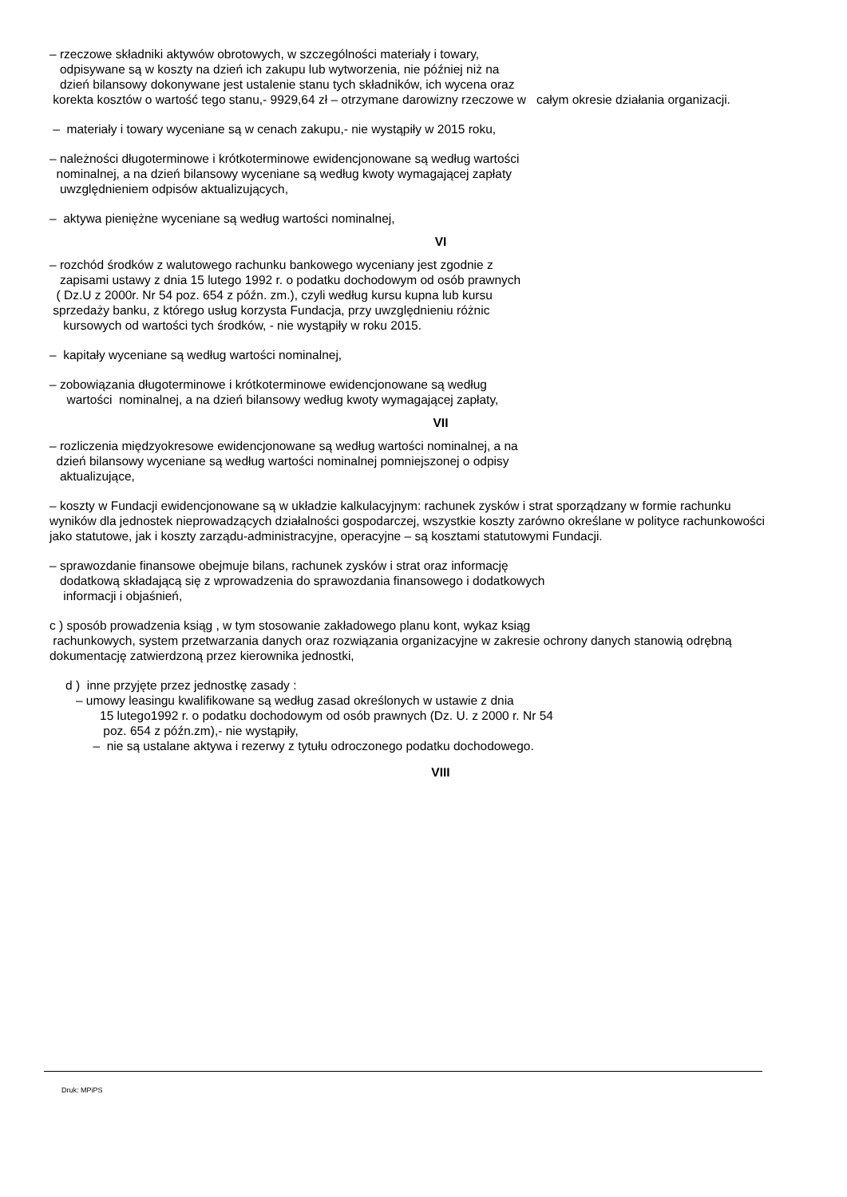– rzeczowe składniki aktywów obrotowych, w szczególności materiały i towary,
odpisywane są w koszty na dzień ich zakupu lub wytworzenia, nie później niż na
dzień bilansowy dokonywane jest ustalenie stanu tych składników, ich wycena oraz
korekta kosztów o wartość tego stanu,- 9929,64 zł – otrzymane darowizny rzeczowe w całym okresie działania organizacji.
– materiały i towary wyceniane są w cenach zakupu,- nie wystąpiły w 2015 roku,
– należności długoterminowe i krótkoterminowe ewidencjonowane są według wartości
nominalnej, a na dzień bilansowy wyceniane są według kwoty wymagającej zapłaty
uwzględnieniem odpisów aktualizujących,
– aktywa pieniężne wyceniane są według wartości nominalnej,
VI
– rozchód środków z walutowego rachunku bankowego wyceniany jest zgodnie z
zapisami ustawy z dnia 15 lutego 1992 r. o podatku dochodowym od osób prawnych
( Dz.U z 2000r. Nr 54 poz. 654 z późn. zm.), czyli według kursu kupna lub kursu
sprzedaży banku, z którego usług korzysta Fundacja, przy uwzględnieniu różnic
kursowych od wartości tych środków, - nie wystąpiły w roku 2015.
– kapitały wyceniane są według wartości nominalnej,
– zobowiązania długoterminowe i krótkoterminowe ewidencjonowane są według
wartości nominalnej, a na dzień bilansowy według kwoty wymagającej zapłaty,
VII
– rozliczenia międzyokresowe ewidencjonowane są według wartości nominalnej, a na
dzień bilansowy wyceniane są według wartości nominalnej pomniejszonej o odpisy
aktualizujące,
– koszty w Fundacji ewidencjonowane są w układzie kalkulacyjnym: rachunek zysków i strat sporządzany w formie rachunku wyników dla jednostek nieprowadzących działalności gospodarczej, wszystkie koszty zarówno określane w polityce rachunkowości jako statutowe, jak i koszty zarządu-administracyjne, operacyjne – są kosztami statutowymi Fundacji.
– sprawozdanie finansowe obejmuje bilans, rachunek zysków i strat oraz informację
dodatkową składającą się z wprowadzenia do sprawozdania finansowego i dodatkowych
informacji i objaśnień,
c ) sposób prowadzenia ksiąg , w tym stosowanie zakładowego planu kont, wykaz ksiąg
rachunkowych, system przetwarzania danych oraz rozwiązania organizacyjne w zakresie ochrony danych stanowią odrębną dokumentację zatwierdzoną przez kierownika jednostki,
d ) inne przyjęte przez jednostkę zasady :
– umowy leasingu kwalifikowane są według zasad określonych w ustawie z dnia
15 lutego1992 r. o podatku dochodowym od osób prawnych (Dz. U. z 2000 r. Nr 54
poz. 654 z późn.zm),- nie wystąpiły,
– nie są ustalane aktywa i rezerwy z tytułu odroczonego podatku dochodowego.
VIII
Druk: MPiPS